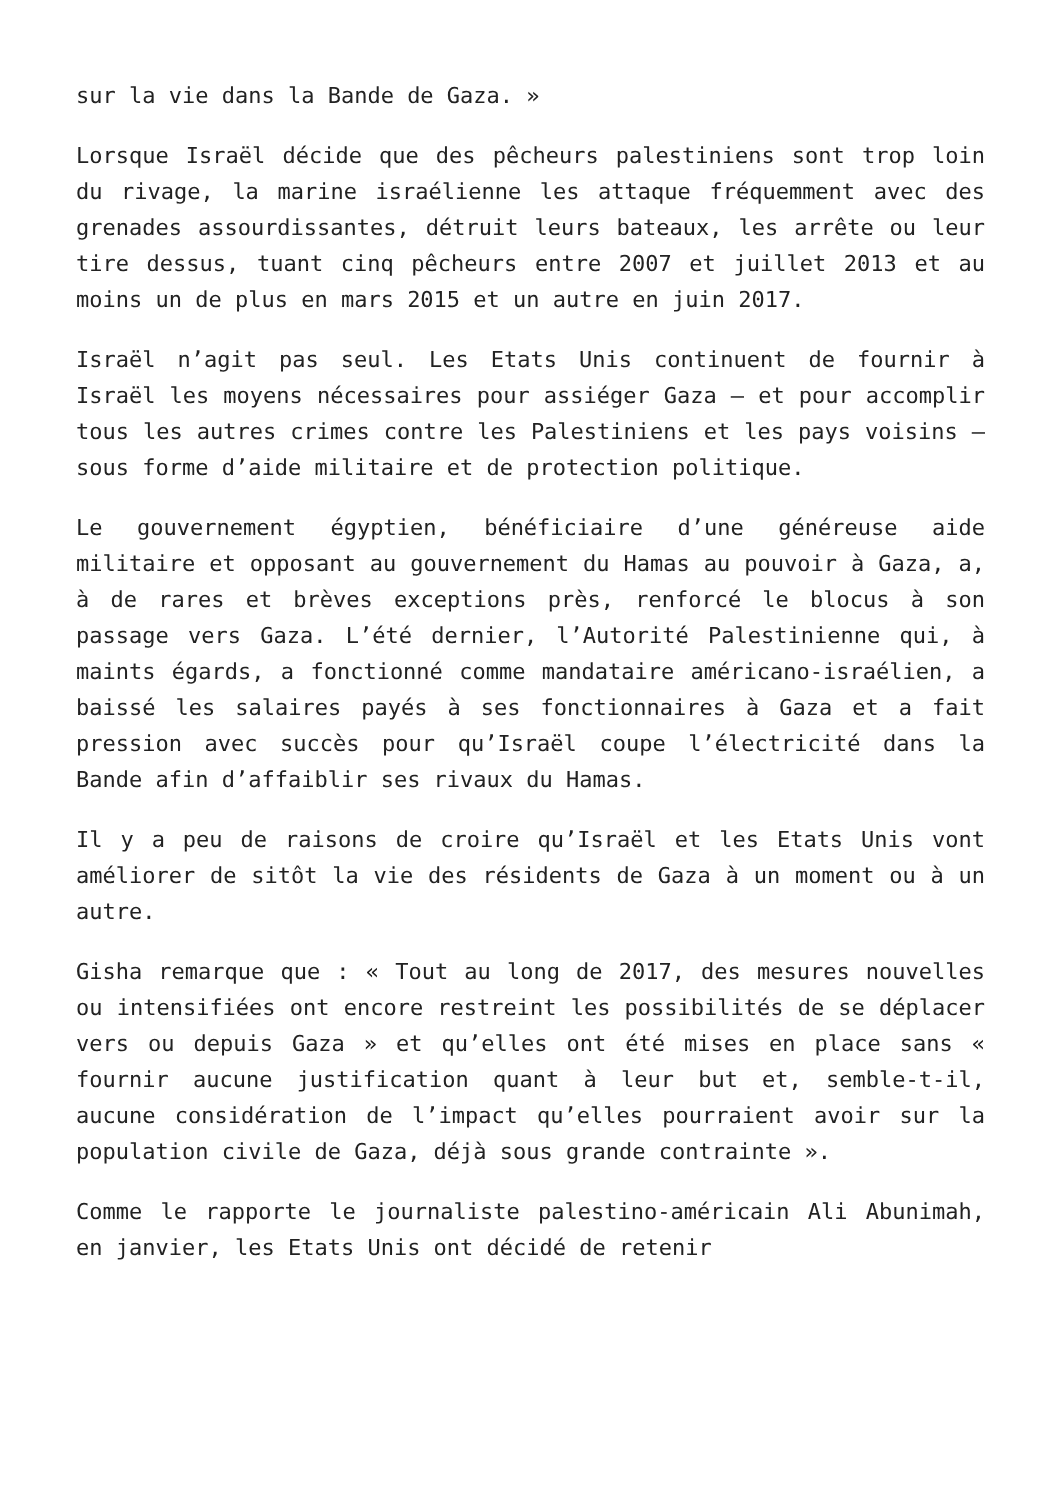sur la vie dans la Bande de Gaza. »
Lorsque Israël décide que des pêcheurs palestiniens sont trop loin du rivage, la marine israélienne les attaque fréquemment avec des grenades assourdissantes, détruit leurs bateaux, les arrête ou leur tire dessus, tuant cinq pêcheurs entre 2007 et juillet 2013 et au moins un de plus en mars 2015 et un autre en juin 2017.
Israël n’agit pas seul. Les Etats Unis continuent de fournir à Israël les moyens nécessaires pour assiéger Gaza – et pour accomplir tous les autres crimes contre les Palestiniens et les pays voisins – sous forme d’aide militaire et de protection politique.
Le gouvernement égyptien, bénéficiaire d’une généreuse aide militaire et opposant au gouvernement du Hamas au pouvoir à Gaza, a, à de rares et brèves exceptions près, renforcé le blocus à son passage vers Gaza. L’été dernier, l’Autorité Palestinienne qui, à maints égards, a fonctionné comme mandataire américano-israélien, a baissé les salaires payés à ses fonctionnaires à Gaza et a fait pression avec succès pour qu’Israël coupe l’électricité dans la Bande afin d’affaiblir ses rivaux du Hamas.
Il y a peu de raisons de croire qu’Israël et les Etats Unis vont améliorer de sitôt la vie des résidents de Gaza à un moment ou à un autre.
Gisha remarque que : « Tout au long de 2017, des mesures nouvelles ou intensifiées ont encore restreint les possibilités de se déplacer vers ou depuis Gaza » et qu’elles ont été mises en place sans « fournir aucune justification quant à leur but et, semble-t-il, aucune considération de l’impact qu’elles pourraient avoir sur la population civile de Gaza, déjà sous grande contrainte ».
Comme le rapporte le journaliste palestino-américain Ali Abunimah, en janvier, les Etats Unis ont décidé de retenir